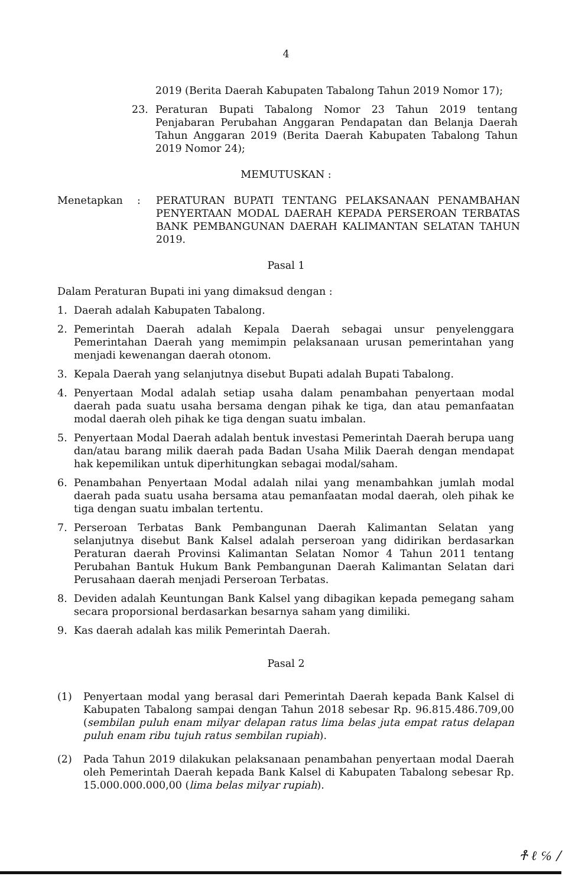4
2019 (Berita Daerah Kabupaten Tabalong Tahun 2019 Nomor 17);
23. Peraturan Bupati Tabalong Nomor 23 Tahun 2019 tentang Penjabaran Perubahan Anggaran Pendapatan dan Belanja Daerah Tahun Anggaran 2019 (Berita Daerah Kabupaten Tabalong Tahun 2019 Nomor 24);
MEMUTUSKAN :
Menetapkan: PERATURAN BUPATI TENTANG PELAKSANAAN PENAMBAHAN PENYERTAAN MODAL DAERAH KEPADA PERSEROAN TERBATAS BANK PEMBANGUNAN DAERAH KALIMANTAN SELATAN TAHUN 2019.
Pasal 1
Dalam Peraturan Bupati ini yang dimaksud dengan :
1. Daerah adalah Kabupaten Tabalong.
2. Pemerintah Daerah adalah Kepala Daerah sebagai unsur penyelenggara Pemerintahan Daerah yang memimpin pelaksanaan urusan pemerintahan yang menjadi kewenangan daerah otonom.
3. Kepala Daerah yang selanjutnya disebut Bupati adalah Bupati Tabalong.
4. Penyertaan Modal adalah setiap usaha dalam penambahan penyertaan modal daerah pada suatu usaha bersama dengan pihak ke tiga, dan atau pemanfaatan modal daerah oleh pihak ke tiga dengan suatu imbalan.
5. Penyertaan Modal Daerah adalah bentuk investasi Pemerintah Daerah berupa uang dan/atau barang milik daerah pada Badan Usaha Milik Daerah dengan mendapat hak kepemilikan untuk diperhitungkan sebagai modal/saham.
6. Penambahan Penyertaan Modal adalah nilai yang menambahkan jumlah modal daerah pada suatu usaha bersama atau pemanfaatan modal daerah, oleh pihak ke tiga dengan suatu imbalan tertentu.
7. Perseroan Terbatas Bank Pembangunan Daerah Kalimantan Selatan yang selanjutnya disebut Bank Kalsel adalah perseroan yang didirikan berdasarkan Peraturan daerah Provinsi Kalimantan Selatan Nomor 4 Tahun 2011 tentang Perubahan Bantuk Hukum Bank Pembangunan Daerah Kalimantan Selatan dari Perusahaan daerah menjadi Perseroan Terbatas.
8. Deviden adalah Keuntungan Bank Kalsel yang dibagikan kepada pemegang saham secara proporsional berdasarkan besarnya saham yang dimiliki.
9. Kas daerah adalah kas milik Pemerintah Daerah.
Pasal 2
(1) Penyertaan modal yang berasal dari Pemerintah Daerah kepada Bank Kalsel di Kabupaten Tabalong sampai dengan Tahun 2018 sebesar Rp. 96.815.486.709,00 (sembilan puluh enam milyar delapan ratus lima belas juta empat ratus delapan puluh enam ribu tujuh ratus sembilan rupiah).
(2) Pada Tahun 2019 dilakukan pelaksanaan penambahan penyertaan modal Daerah oleh Pemerintah Daerah kepada Bank Kalsel di Kabupaten Tabalong sebesar Rp. 15.000.000.000,00 (lima belas milyar rupiah).
ቶ ℓ ℅ /